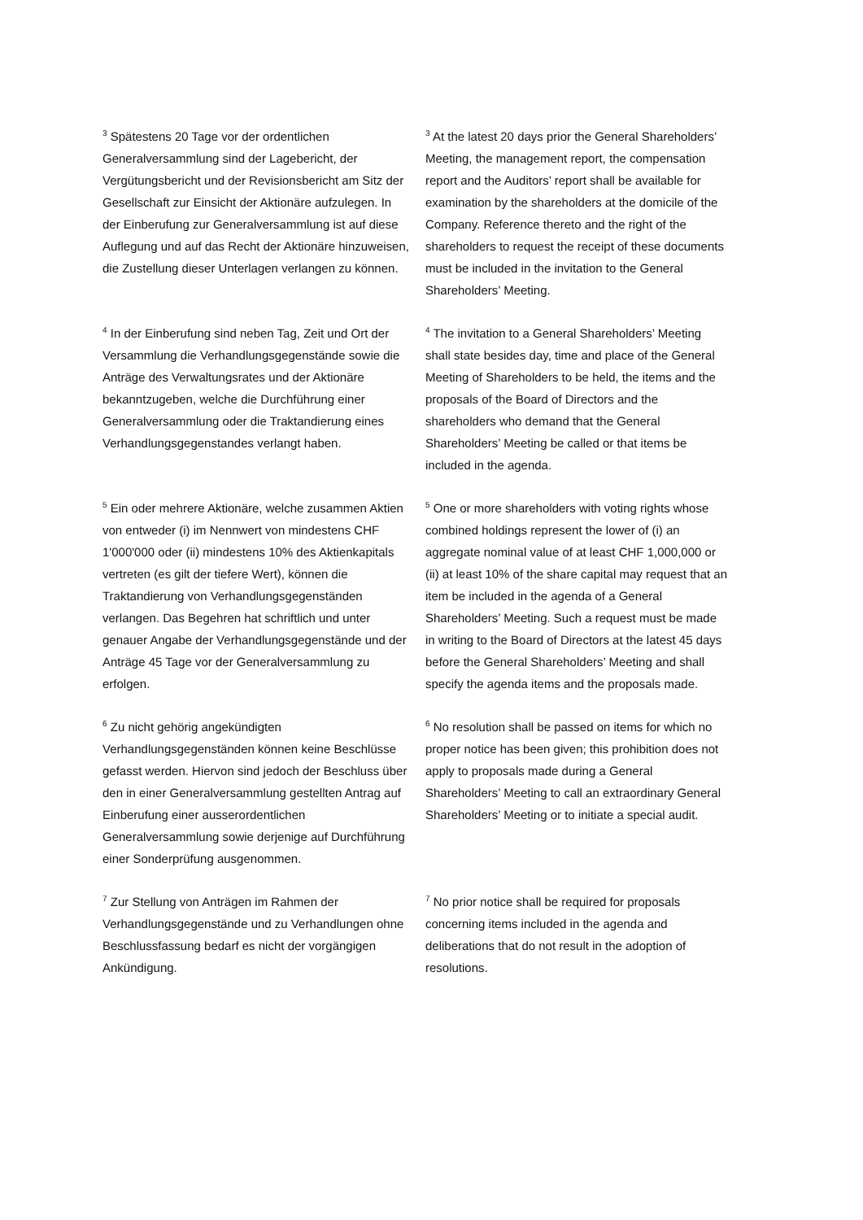<sup>3</sup> Spätestens 20 Tage vor der ordentlichen Generalversammlung sind der Lagebericht, der Vergütungsbericht und der Revisionsbericht am Sitz der Gesellschaft zur Einsicht der Aktionäre aufzulegen. In der Einberufung zur Generalversammlung ist auf diese Auflegung und auf das Recht der Aktionäre hinzuweisen, die Zustellung dieser Unterlagen verlangen zu können.
<sup>3</sup> At the latest 20 days prior the General Shareholders’ Meeting, the management report, the compensation report and the Auditors’ report shall be available for examination by the shareholders at the domicile of the Company. Reference thereto and the right of the shareholders to request the receipt of these documents must be included in the invitation to the General Shareholders’ Meeting.
<sup>4</sup> In der Einberufung sind neben Tag, Zeit und Ort der Versammlung die Verhandlungsgegenstände sowie die Anträge des Verwaltungsrates und der Aktionäre bekanntzugeben, welche die Durchführung einer Generalversammlung oder die Traktandierung eines Verhandlungsgegenstandes verlangt haben.
<sup>4</sup> The invitation to a General Shareholders’ Meeting shall state besides day, time and place of the General Meeting of Shareholders to be held, the items and the proposals of the Board of Directors and the shareholders who demand that the General Shareholders’ Meeting be called or that items be included in the agenda.
<sup>5</sup> Ein oder mehrere Aktionäre, welche zusammen Aktien von entweder (i) im Nennwert von mindestens CHF 1'000'000 oder (ii) mindestens 10% des Aktienkapitals vertreten (es gilt der tiefere Wert), können die Traktandierung von Verhandlungsgegenständen verlangen. Das Begehren hat schriftlich und unter genauer Angabe der Verhandlungsgegenstände und der Anträge 45 Tage vor der Generalversammlung zu erfolgen.
<sup>5</sup> One or more shareholders with voting rights whose combined holdings represent the lower of (i) an aggregate nominal value of at least CHF 1,000,000 or (ii) at least 10% of the share capital may request that an item be included in the agenda of a General Shareholders’ Meeting. Such a request must be made in writing to the Board of Directors at the latest 45 days before the General Shareholders’ Meeting and shall specify the agenda items and the proposals made.
<sup>6</sup> Zu nicht gehörig angekündigten Verhandlungsgegenständen können keine Beschlüsse gefasst werden. Hiervon sind jedoch der Beschluss über den in einer Generalversammlung gestellten Antrag auf Einberufung einer ausserordentlichen Generalversammlung sowie derjenige auf Durchführung einer Sonderprüfung ausgenommen.
<sup>6</sup> No resolution shall be passed on items for which no proper notice has been given; this prohibition does not apply to proposals made during a General Shareholders’ Meeting to call an extraordinary General Shareholders’ Meeting or to initiate a special audit.
<sup>7</sup> Zur Stellung von Anträgen im Rahmen der Verhandlungsgegenstände und zu Verhandlungen ohne Beschlussfassung bedarf es nicht der vorgängigen Ankündigung.
<sup>7</sup> No prior notice shall be required for proposals concerning items included in the agenda and deliberations that do not result in the adoption of resolutions.